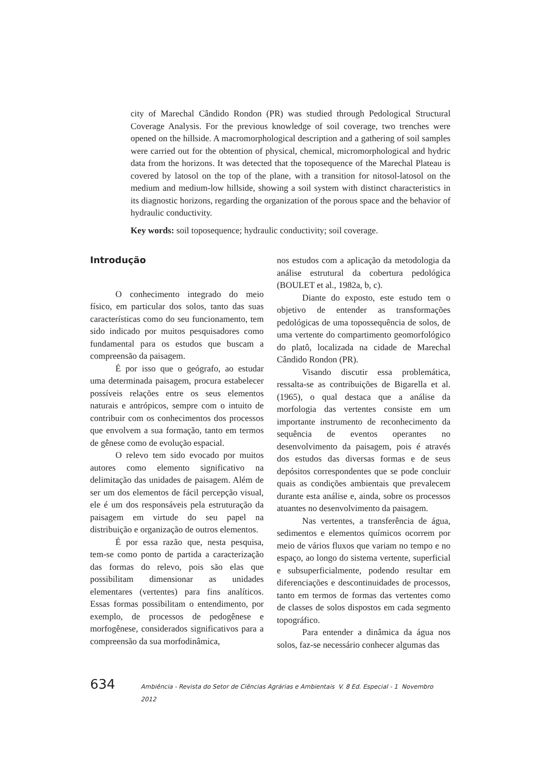city of Marechal Cândido Rondon (PR) was studied through Pedological Structural Coverage Analysis. For the previous knowledge of soil coverage, two trenches were opened on the hillside. A macromorphological description and a gathering of soil samples were carried out for the obtention of physical, chemical, micromorphological and hydric data from the horizons. It was detected that the toposequence of the Marechal Plateau is covered by latosol on the top of the plane, with a transition for nitosol-latosol on the medium and medium-low hillside, showing a soil system with distinct characteristics in its diagnostic horizons, regarding the organization of the porous space and the behavior of hydraulic conductivity.
Key words: soil toposequence; hydraulic conductivity; soil coverage.
Introdução
O conhecimento integrado do meio físico, em particular dos solos, tanto das suas características como do seu funcionamento, tem sido indicado por muitos pesquisadores como fundamental para os estudos que buscam a compreensão da paisagem.
É por isso que o geógrafo, ao estudar uma determinada paisagem, procura estabelecer possíveis relações entre os seus elementos naturais e antrópicos, sempre com o intuito de contribuir com os conhecimentos dos processos que envolvem a sua formação, tanto em termos de gênese como de evolução espacial.
O relevo tem sido evocado por muitos autores como elemento significativo na delimitação das unidades de paisagem. Além de ser um dos elementos de fácil percepção visual, ele é um dos responsáveis pela estruturação da paisagem em virtude do seu papel na distribuição e organização de outros elementos.
É por essa razão que, nesta pesquisa, tem-se como ponto de partida a caracterização das formas do relevo, pois são elas que possibilitam dimensionar as unidades elementares (vertentes) para fins analíticos. Essas formas possibilitam o entendimento, por exemplo, de processos de pedogênese e morfogênese, considerados significativos para a compreensão da sua morfodinâmica,
nos estudos com a aplicação da metodologia da análise estrutural da cobertura pedológica (BOULET et al., 1982a, b, c).
Diante do exposto, este estudo tem o objetivo de entender as transformações pedológicas de uma topossequência de solos, de uma vertente do compartimento geomorfológico do platô, localizada na cidade de Marechal Cândido Rondon (PR).
Visando discutir essa problemática, ressalta-se as contribuições de Bigarella et al. (1965), o qual destaca que a análise da morfologia das vertentes consiste em um importante instrumento de reconhecimento da sequência de eventos operantes no desenvolvimento da paisagem, pois é através dos estudos das diversas formas e de seus depósitos correspondentes que se pode concluir quais as condições ambientais que prevalecem durante esta análise e, ainda, sobre os processos atuantes no desenvolvimento da paisagem.
Nas vertentes, a transferência de água, sedimentos e elementos químicos ocorrem por meio de vários fluxos que variam no tempo e no espaço, ao longo do sistema vertente, superficial e subsuperficialmente, podendo resultar em diferenciações e descontinuidades de processos, tanto em termos de formas das vertentes como de classes de solos dispostos em cada segmento topográfico.
Para entender a dinâmica da água nos solos, faz-se necessário conhecer algumas das
634 Ambiência - Revista do Setor de Ciências Agrárias e Ambientais V. 8 Ed. Especial - 1 Novembro 2012